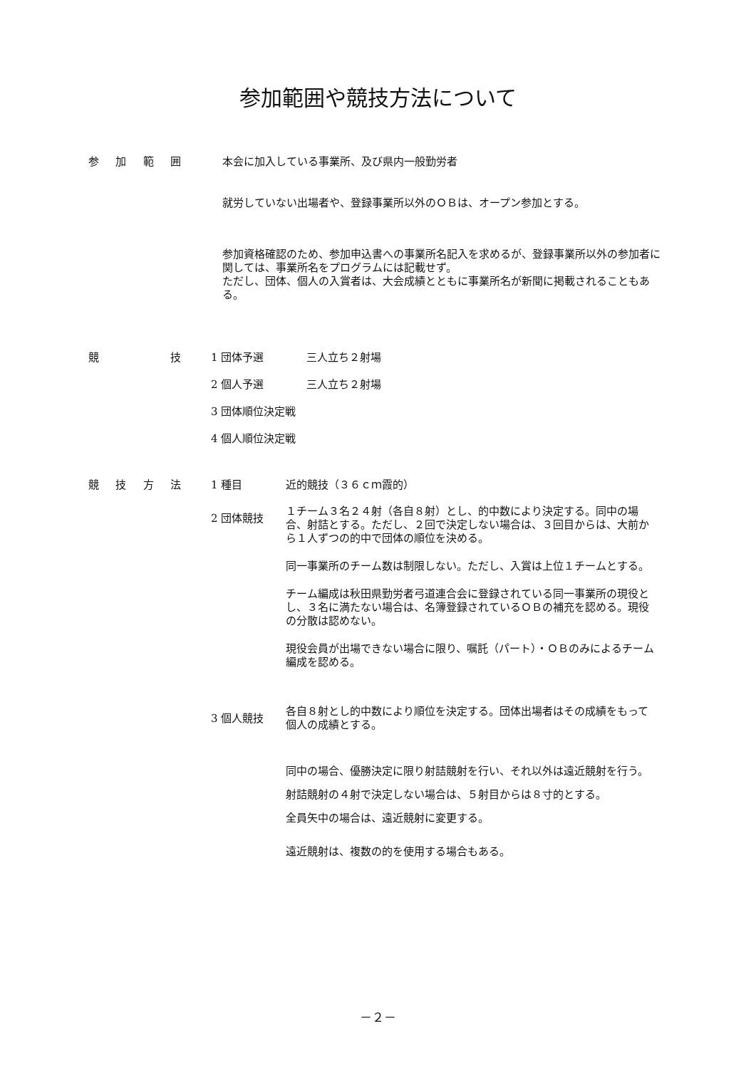参加範囲や競技方法について
参加範囲 本会に加入している事業所、及び県内一般勤労者
就労していない出場者や、登録事業所以外のＯＢは、オープン参加とする。
参加資格確認のため、参加申込書への事業所名記入を求めるが、登録事業所以外の参加者に関しては、事業所名をプログラムには記載せず。
ただし、団体、個人の入賞者は、大会成績とともに事業所名が新聞に掲載されることもある。
競技 1 団体予選　　　　三人立ち２射場
2 個人予選　　　　三人立ち２射場
3 団体順位決定戦
4 個人順位決定戦
競技方法 1 種目 近的競技（３６ｃｍ霞的）
2 団体競技
１チーム３名２４射（各自８射）とし、的中数により決定する。同中の場合、射詰とする。ただし、２回で決定しない場合は、３回目からは、大前から１人ずつの的中で団体の順位を決める。
同一事業所のチーム数は制限しない。ただし、入賞は上位１チームとする。
チーム編成は秋田県勤労者弓道連合会に登録されている同一事業所の現役とし、３名に満たない場合は、名簿登録されているＯＢの補充を認める。現役の分散は認めない。
現役会員が出場できない場合に限り、嘱託（パート）・ＯＢのみによるチーム編成を認める。
3 個人競技
各自８射とし的中数により順位を決定する。団体出場者はその成績をもって個人の成績とする。
同中の場合、優勝決定に限り射詰競射を行い、それ以外は遠近競射を行う。
射詰競射の４射で決定しない場合は、５射目からは８寸的とする。
全員矢中の場合は、遠近競射に変更する。
遠近競射は、複数の的を使用する場合もある。
－２－